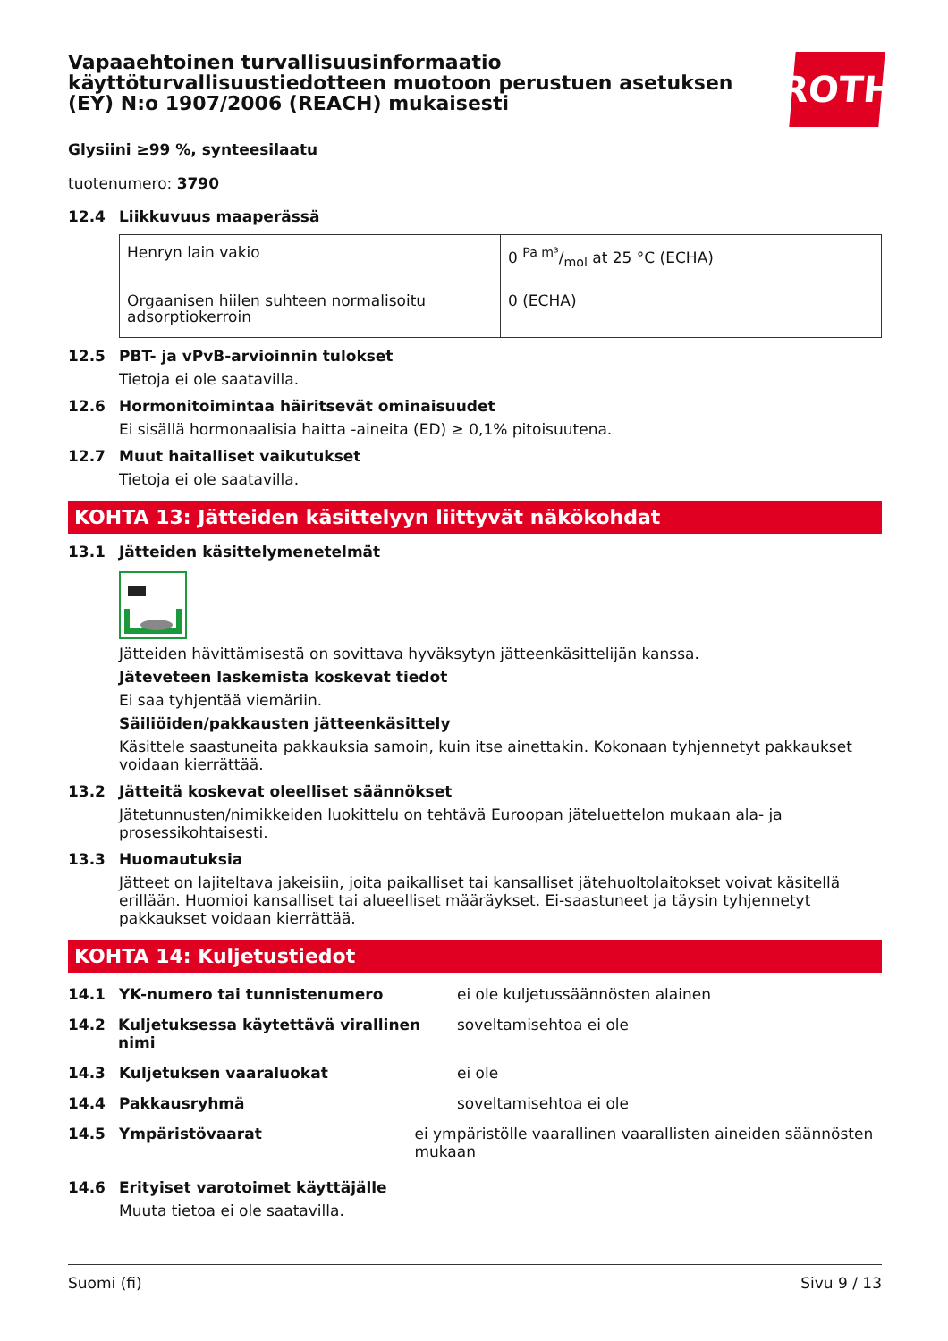Vapaaehtoinen turvallisuusinformaatio käyttöturvallisuustiedotteen muotoon perustuen asetuksen (EY) N:o 1907/2006 (REACH) mukaisesti
ROTH
Glysiini ≥99 %, synteesilaatu
tuotenumero: 3790
12.4 Liikkuvuus maaperässä
| Henryn lain vakio | 0 Pa m³/mol at 25 °C (ECHA) |
| Orgaanisen hiilen suhteen normalisoitu adsorptiokerroin | 0 (ECHA) |
12.5 PBT- ja vPvB-arvioinnin tulokset
Tietoja ei ole saatavilla.
12.6 Hormonitoimintaa häiritsevät ominaisuudet
Ei sisällä hormonaalisia haitta -aineita (ED) ≥ 0,1% pitoisuutena.
12.7 Muut haitalliset vaikutukset
Tietoja ei ole saatavilla.
KOHTA 13: Jätteiden käsittelyyn liittyvät näkökohdat
13.1 Jätteiden käsittelymenetelmät
Jätteiden hävittämisestä on sovittava hyväksytyn jätteenkäsittelijän kanssa.
Jäteveteen laskemista koskevat tiedot
Ei saa tyhjentää viemäriin.
Säiliöiden/pakkausten jätteenkäsittely
Käsittele saastuneita pakkauksia samoin, kuin itse ainettakin. Kokonaan tyhjennetyt pakkaukset voidaan kierrättää.
13.2 Jätteitä koskevat oleelliset säännökset
Jätetunnusten/nimikkeiden luokittelu on tehtävä Euroopan jäteluettelon mukaan ala- ja prosessikohtaisesti.
13.3 Huomautuksia
Jätteet on lajiteltava jakeisiin, joita paikalliset tai kansalliset jätehuoltolaitokset voivat käsitellä erillään. Huomioi kansalliset tai alueelliset määräykset. Ei-saastuneet ja täysin tyhjennetyt pakkaukset voidaan kierrättää.
KOHTA 14: Kuljetustiedot
14.1 YK-numero tai tunnistenumero ei ole kuljetussäännösten alainen
14.2 Kuljetuksessa käytettävä virallinen nimi
soveltamisehtoa ei ole
14.3 Kuljetuksen vaaraluokat ei ole
14.4 Pakkausryhmä soveltamisehtoa ei ole
14.5 Ympäristövaarat ei ympäristölle vaarallinen vaarallisten aineiden säännösten mukaan
14.6 Erityiset varotoimet käyttäjälle
Muuta tietoa ei ole saatavilla.
Suomi (fi) Sivu 9 / 13